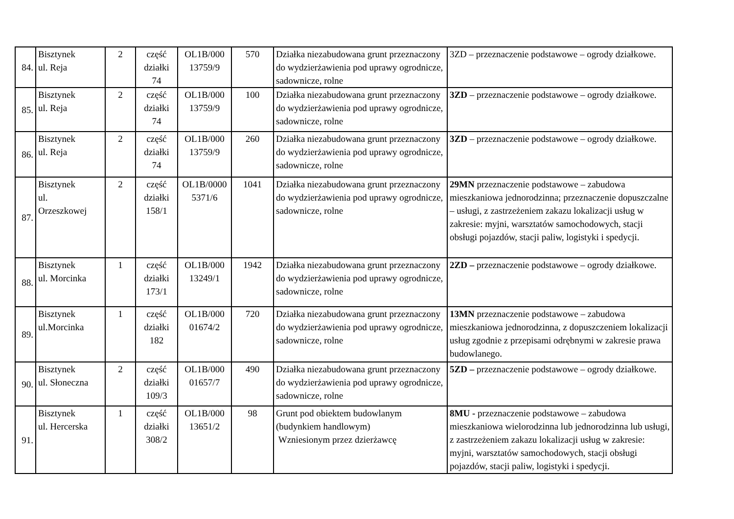| 84. | Bisztynek ul. Reja | 2 | część działki 74 | OL1B/000 13759/9 | 570 | Działka niezabudowana grunt przeznaczony do wydzierżawienia pod uprawy ogrodnicze, sadownicze, rolne | 3ZD – przeznaczenie podstawowe – ogrody działkowe. |
| 85. | Bisztynek ul. Reja | 2 | część działki 74 | OL1B/000 13759/9 | 100 | Działka niezabudowana grunt przeznaczony do wydzierżawienia pod uprawy ogrodnicze, sadownicze, rolne | 3ZD – przeznaczenie podstawowe – ogrody działkowe. |
| 86. | Bisztynek ul. Reja | 2 | część działki 74 | OL1B/000 13759/9 | 260 | Działka niezabudowana grunt przeznaczony do wydzierżawienia pod uprawy ogrodnicze, sadownicze, rolne | 3ZD – przeznaczenie podstawowe – ogrody działkowe. |
| 87. | Bisztynek ul. Orzeszkowej | 2 | część działki 158/1 | OL1B/0000 5371/6 | 1041 | Działka niezabudowana grunt przeznaczony do wydzierżawienia pod uprawy ogrodnicze, sadownicze, rolne | 29MN przeznaczenie podstawowe – zabudowa mieszkaniowa jednorodzinna; przeznaczenie dopuszczalne – usługi, z zastrzeżeniem zakazu lokalizacji usług w zakresie: myjni, warsztatów samochodowych, stacji obsługi pojazdów, stacji paliw, logistyki i spedycji. |
| 88. | Bisztynek ul. Morcinka | 1 | część działki 173/1 | OL1B/000 13249/1 | 1942 | Działka niezabudowana grunt przeznaczony do wydzierżawienia pod uprawy ogrodnicze, sadownicze, rolne | 2ZD – przeznaczenie podstawowe – ogrody działkowe. |
| 89. | Bisztynek ul.Morcinka | 1 | część działki 182 | OL1B/000 01674/2 | 720 | Działka niezabudowana grunt przeznaczony do wydzierżawienia pod uprawy ogrodnicze, sadownicze, rolne | 13MN przeznaczenie podstawowe – zabudowa mieszkaniowa jednorodzinna, z dopuszczeniem lokalizacji usług zgodnie z przepisami odrębnymi w zakresie prawa budowlanego. |
| 90. | Bisztynek ul. Słoneczna | 2 | część działki 109/3 | OL1B/000 01657/7 | 490 | Działka niezabudowana grunt przeznaczony do wydzierżawienia pod uprawy ogrodnicze, sadownicze, rolne | 5ZD – przeznaczenie podstawowe – ogrody działkowe. |
| 91. | Bisztynek ul. Hercerska | 1 | część działki 308/2 | OL1B/000 13651/2 | 98 | Grunt pod obiektem budowlanym (budynkiem handlowym) Wzniesionym przez dzierżawcę | 8MU - przeznaczenie podstawowe – zabudowa mieszkaniowa wielorodzinna lub jednorodzinna lub usługi, z zastrzeżeniem zakazu lokalizacji usług w zakresie: myjni, warsztatów samochodowych, stacji obsługi pojazdów, stacji paliw, logistyki i spedycji. |